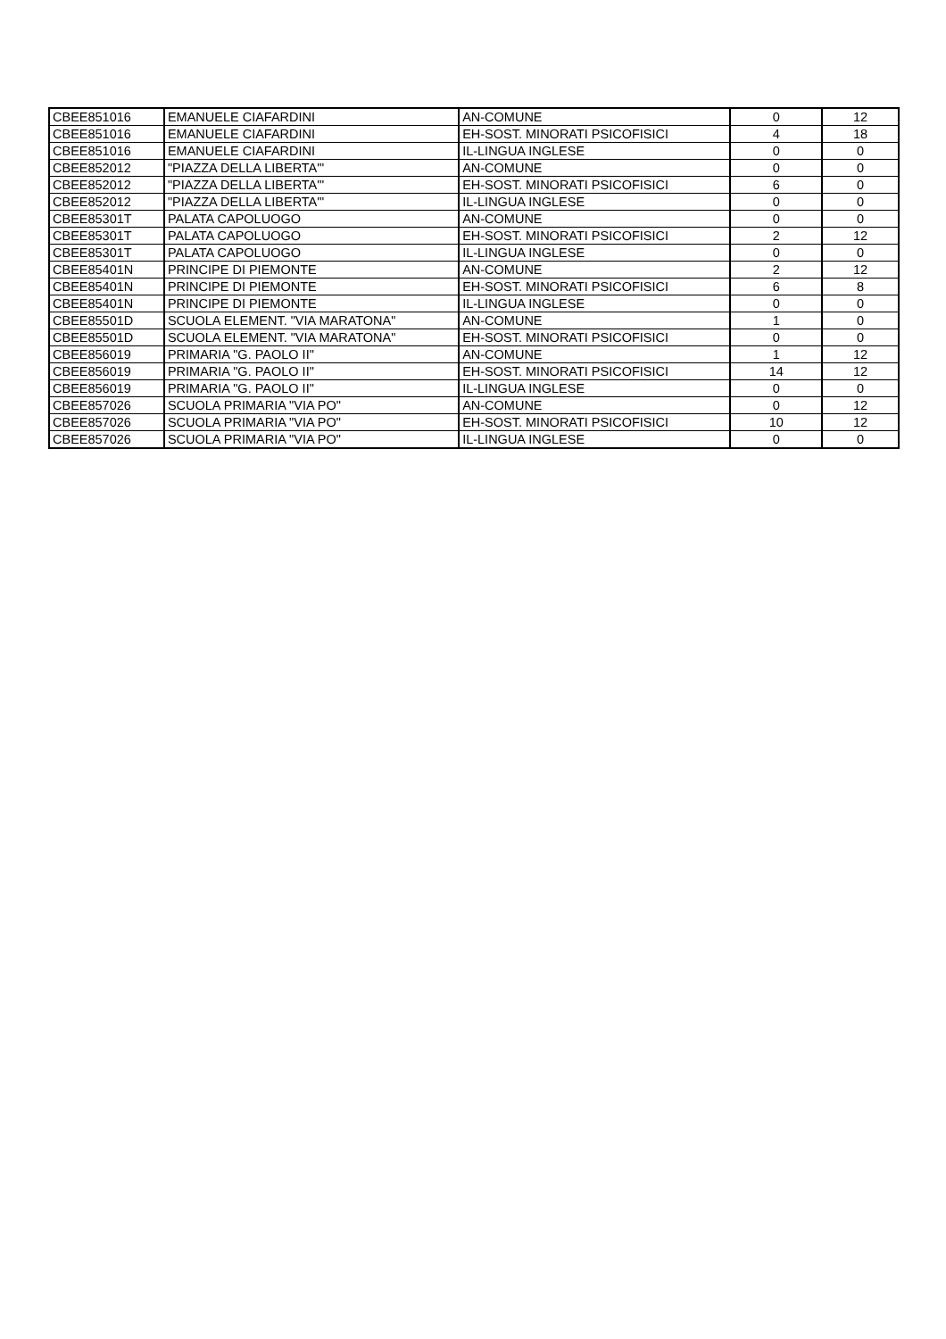| CBEE851016 | EMANUELE CIAFARDINI | AN-COMUNE | 0 | 12 |
| CBEE851016 | EMANUELE CIAFARDINI | EH-SOST. MINORATI PSICOFISICI | 4 | 18 |
| CBEE851016 | EMANUELE CIAFARDINI | IL-LINGUA INGLESE | 0 | 0 |
| CBEE852012 | "PIAZZA DELLA LIBERTA'" | AN-COMUNE | 0 | 0 |
| CBEE852012 | "PIAZZA DELLA LIBERTA'" | EH-SOST. MINORATI PSICOFISICI | 6 | 0 |
| CBEE852012 | "PIAZZA DELLA LIBERTA'" | IL-LINGUA INGLESE | 0 | 0 |
| CBEE85301T | PALATA CAPOLUOGO | AN-COMUNE | 0 | 0 |
| CBEE85301T | PALATA CAPOLUOGO | EH-SOST. MINORATI PSICOFISICI | 2 | 12 |
| CBEE85301T | PALATA CAPOLUOGO | IL-LINGUA INGLESE | 0 | 0 |
| CBEE85401N | PRINCIPE DI PIEMONTE | AN-COMUNE | 2 | 12 |
| CBEE85401N | PRINCIPE DI PIEMONTE | EH-SOST. MINORATI PSICOFISICI | 6 | 8 |
| CBEE85401N | PRINCIPE DI PIEMONTE | IL-LINGUA INGLESE | 0 | 0 |
| CBEE85501D | SCUOLA ELEMENT. "VIA MARATONA" | AN-COMUNE | 1 | 0 |
| CBEE85501D | SCUOLA ELEMENT. "VIA MARATONA" | EH-SOST. MINORATI PSICOFISICI | 0 | 0 |
| CBEE856019 | PRIMARIA "G. PAOLO II" | AN-COMUNE | 1 | 12 |
| CBEE856019 | PRIMARIA "G. PAOLO II" | EH-SOST. MINORATI PSICOFISICI | 14 | 12 |
| CBEE856019 | PRIMARIA "G. PAOLO II" | IL-LINGUA INGLESE | 0 | 0 |
| CBEE857026 | SCUOLA PRIMARIA "VIA PO" | AN-COMUNE | 0 | 12 |
| CBEE857026 | SCUOLA PRIMARIA "VIA PO" | EH-SOST. MINORATI PSICOFISICI | 10 | 12 |
| CBEE857026 | SCUOLA PRIMARIA "VIA PO" | IL-LINGUA INGLESE | 0 | 0 |